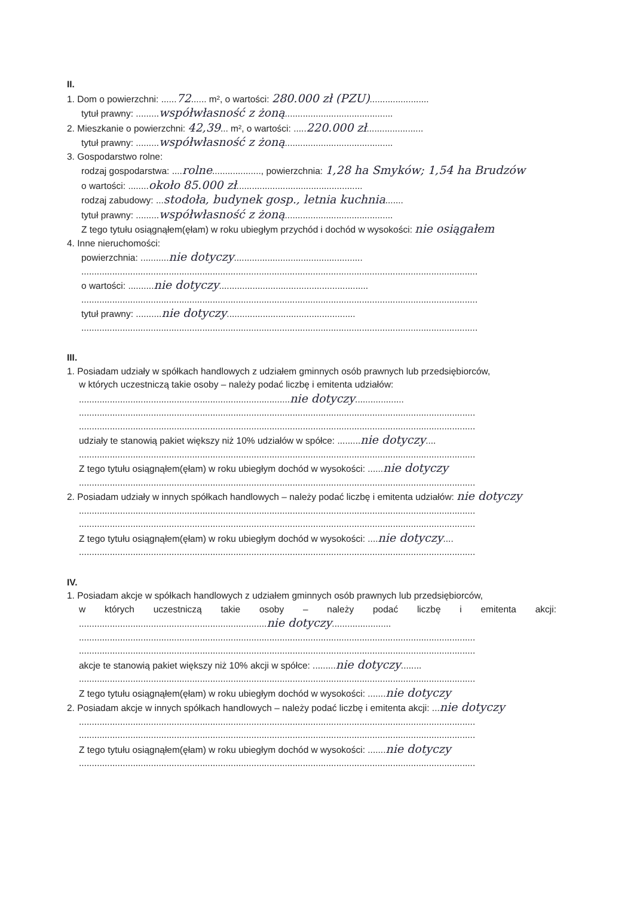II.
1. Dom o powierzchni: ......72...... m², o wartości: 280.000 zł (PZU).......................
tytuł prawny: .........współwłasność z żoną..........................................
2. Mieszkanie o powierzchni: 42,39... m², o wartości: .....220.000 zł......................
tytuł prawny: .........współwłasność z żoną..........................................
3. Gospodarstwo rolne:
rodzaj gospodarstwa: ....rolne..................., powierzchnia: 1,28 ha Smyków; 1,54 ha Brudzów
o wartości: ........około 85.000 zł.................................................
rodzaj zabudowy: ...stodoła, budynek gosp., letnia kuchnia.......
tytuł prawny: .........współwłasność z żoną..........................................
Z tego tytułu osiągnąłem(ęłam) w roku ubiegłym przychód i dochód w wysokości: nie osiągałem
4. Inne nieruchomości:
powierzchnia: ...........nie dotyczy..................................................
..........................................................................................................................................................
o wartości: ..........nie dotyczy..........................................................
..........................................................................................................................................................
tytuł prawny: ..........nie dotyczy..................................................
..........................................................................................................................................................
III.
1. Posiadam udziały w spółkach handlowych z udziałem gminnych osób prawnych lub przedsiębiorców,
w których uczestniczą takie osoby – należy podać liczbę i emitenta udziałów:
..................................................................................nie dotyczy...................
..........................................................................................................................................................
..........................................................................................................................................................
udziały te stanowią pakiet większy niż 10% udziałów w spółce: .........nie dotyczy....
..........................................................................................................................................................
Z tego tytułu osiągnąłem(ęłam) w roku ubiegłym dochód w wysokości: ......nie dotyczy
..........................................................................................................................................................
2. Posiadam udziały w innych spółkach handlowych – należy podać liczbę i emitenta udziałów: nie dotyczy
..........................................................................................................................................................
..........................................................................................................................................................
Z tego tytułu osiągnąłem(ęłam) w roku ubiegłym dochód w wysokości: ....nie dotyczy....
..........................................................................................................................................................
IV.
1. Posiadam akcje w spółkach handlowych z udziałem gminnych osób prawnych lub przedsiębiorców,
w których uczestniczą takie osoby – należy podać liczbę i emitenta akcji:
.........................................................................nie dotyczy.......................
..........................................................................................................................................................
..........................................................................................................................................................
akcje te stanowią pakiet większy niż 10% akcji w spółce: .........nie dotyczy........
..........................................................................................................................................................
Z tego tytułu osiągnąłem(ęłam) w roku ubiegłym dochód w wysokości: .......nie dotyczy
2. Posiadam akcje w innych spółkach handlowych – należy podać liczbę i emitenta akcji: ...nie dotyczy
..........................................................................................................................................................
..........................................................................................................................................................
Z tego tytułu osiągnąłem(ęłam) w roku ubiegłym dochód w wysokości: .......nie dotyczy
..........................................................................................................................................................